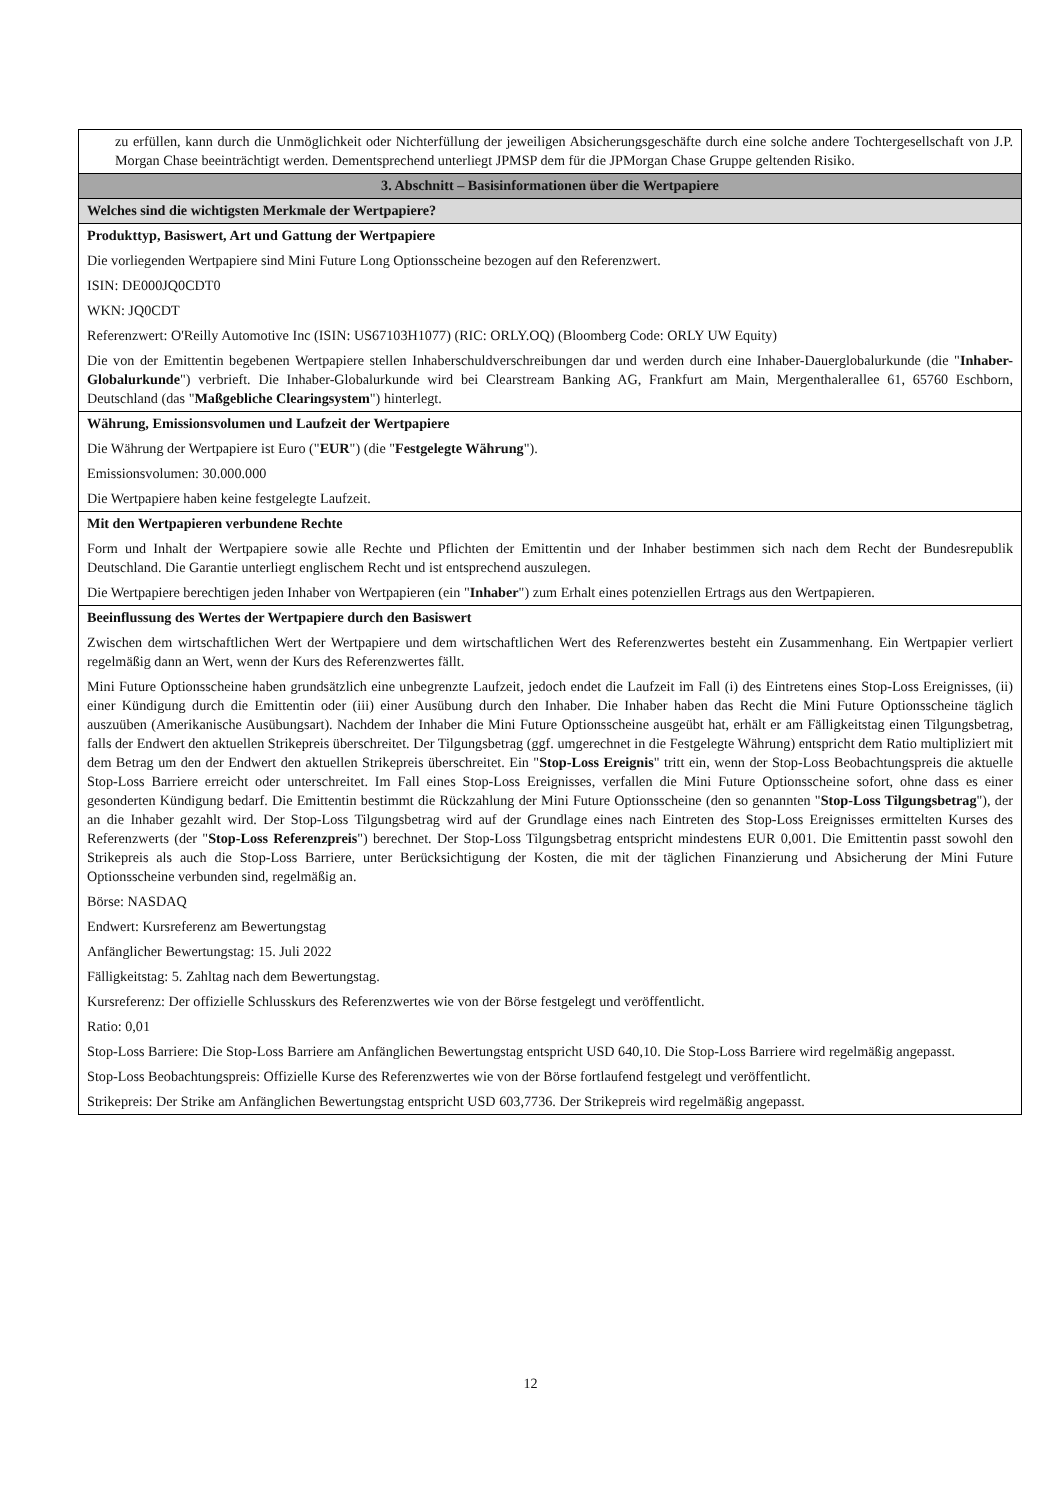| zu erfüllen, kann durch die Unmöglichkeit oder Nichterfüllung der jeweiligen Absicherungsgeschäfte durch eine solche andere Tochtergesellschaft von J.P. Morgan Chase beeinträchtigt werden. Dementsprechend unterliegt JPMSP dem für die JPMorgan Chase Gruppe geltenden Risiko. |
| 3. Abschnitt – Basisinformationen über die Wertpapiere |
| Welches sind die wichtigsten Merkmale der Wertpapiere? |
| Produkttyp, Basiswert, Art und Gattung der Wertpapiere Die vorliegenden Wertpapiere sind Mini Future Long Optionsscheine bezogen auf den Referenzwert. ISIN: DE000JQ0CDT0 WKN: JQ0CDT Referenzwert: O'Reilly Automotive Inc (ISIN: US67103H1077) (RIC: ORLY.OQ) (Bloomberg Code: ORLY UW Equity) Die von der Emittentin begebenen Wertpapiere stellen Inhaberschuldverschreibungen dar und werden durch eine Inhaber-Dauerglobalurkunde (die " Inhaber-Globalurkunde ") verbrieft. Die Inhaber-Globalurkunde wird bei Clearstream Banking AG, Frankfurt am Main, Mergenthalerallee 61, 65760 Eschborn, Deutschland (das " Maßgebliche Clearingsystem ") hinterlegt. |
| Währung, Emissionsvolumen und Laufzeit der Wertpapiere Die Währung der Wertpapiere ist Euro (" EUR ") (die " Festgelegte Währung "). Emissionsvolumen: 30.000.000 Die Wertpapiere haben keine festgelegte Laufzeit. |
| Mit den Wertpapieren verbundene Rechte Form und Inhalt der Wertpapiere sowie alle Rechte und Pflichten der Emittentin und der Inhaber bestimmen sich nach dem Recht der Bundesrepublik Deutschland. Die Garantie unterliegt englischem Recht und ist entsprechend auszulegen. Die Wertpapiere berechtigen jeden Inhaber von Wertpapieren (ein " Inhaber ") zum Erhalt eines potenziellen Ertrags aus den Wertpapieren. |
| Beeinflussung des Wertes der Wertpapiere durch den Basiswert Zwischen dem wirtschaftlichen Wert der Wertpapiere und dem wirtschaftlichen Wert des Referenzwertes besteht ein Zusammenhang. Ein Wertpapier verliert regelmäßig dann an Wert, wenn der Kurs des Referenzwertes fällt. Mini Future Optionsscheine haben grundsätzlich eine unbegrenzte Laufzeit, jedoch endet die Laufzeit im Fall (i) des Eintretens eines Stop-Loss Ereignisses, (ii) einer Kündigung durch die Emittentin oder (iii) einer Ausübung durch den Inhaber. Die Inhaber haben das Recht die Mini Future Optionsscheine täglich auszuüben (Amerikanische Ausübungsart). Nachdem der Inhaber die Mini Future Optionsscheine ausgeübt hat, erhält er am Fälligkeitstag einen Tilgungsbetrag, falls der Endwert den aktuellen Strikepreis überschreitet. Der Tilgungsbetrag (ggf. umgerechnet in die Festgelegte Währung) entspricht dem Ratio multipliziert mit dem Betrag um den der Endwert den aktuellen Strikepreis überschreitet. Ein " Stop-Loss Ereignis " tritt ein, wenn der Stop-Loss Beobachtungspreis die aktuelle Stop-Loss Barriere erreicht oder unterschreitet. Im Fall eines Stop-Loss Ereignisses, verfallen die Mini Future Optionsscheine sofort, ohne dass es einer gesonderten Kündigung bedarf. Die Emittentin bestimmt die Rückzahlung der Mini Future Optionsscheine (den so genannten " Stop-Loss Tilgungsbetrag "), der an die Inhaber gezahlt wird. Der Stop-Loss Tilgungsbetrag wird auf der Grundlage eines nach Eintreten des Stop-Loss Ereignisses ermittelten Kurses des Referenzwerts (der " Stop-Loss Referenzpreis ") berechnet. Der Stop-Loss Tilgungsbetrag entspricht mindestens EUR 0,001. Die Emittentin passt sowohl den Strikepreis als auch die Stop-Loss Barriere, unter Berücksichtigung der Kosten, die mit der täglichen Finanzierung und Absicherung der Mini Future Optionsscheine verbunden sind, regelmäßig an. Börse: NASDAQ Endwert: Kursreferenz am Bewertungstag Anfänglicher Bewertungstag: 15. Juli 2022 Fälligkeitstag: 5. Zahltag nach dem Bewertungstag. Kursreferenz: Der offizielle Schlusskurs des Referenzwertes wie von der Börse festgelegt und veröffentlicht. Ratio: 0,01 Stop-Loss Barriere: Die Stop-Loss Barriere am Anfänglichen Bewertungstag entspricht USD 640,10. Die Stop-Loss Barriere wird regelmäßig angepasst. Stop-Loss Beobachtungspreis: Offizielle Kurse des Referenzwertes wie von der Börse fortlaufend festgelegt und veröffentlicht. Strikepreis: Der Strike am Anfänglichen Bewertungstag entspricht USD 603,7736. Der Strikepreis wird regelmäßig angepasst. |
12